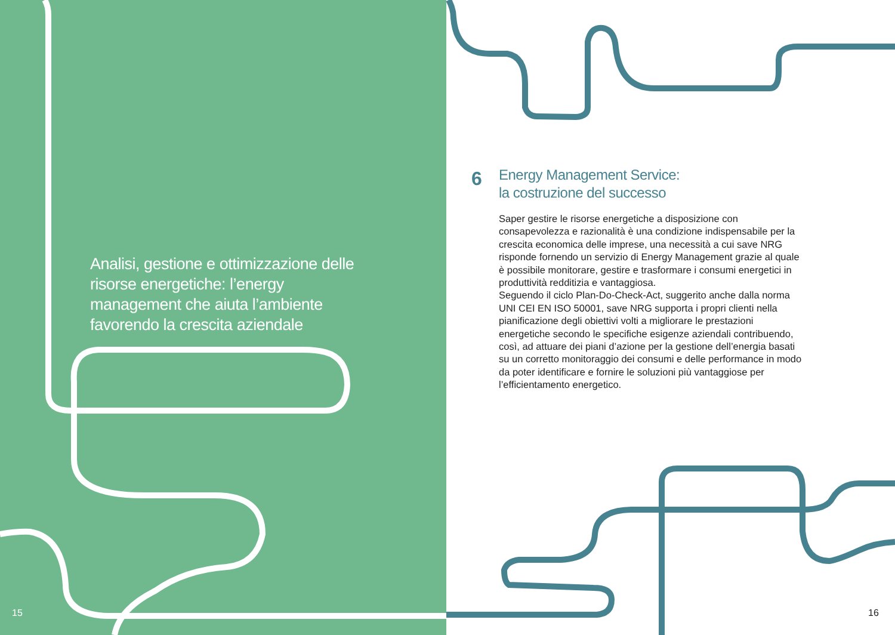Analisi, gestione e ottimizzazione delle risorse energetiche: l’energy management che aiuta l’ambiente favorendo la crescita aziendale
15
6
Energy Management Service:
la costruzione del successo
Saper gestire le risorse energetiche a disposizione con consapevolezza e razionalità è una condizione indispensabile per la crescita economica delle imprese, una necessità a cui save NRG risponde fornendo un servizio di Energy Management grazie al quale è possibile monitorare, gestire e trasformare i consumi energetici in produttività redditizia e vantaggiosa.
Seguendo il ciclo Plan-Do-Check-Act, suggerito anche dalla norma UNI CEI EN ISO 50001, save NRG supporta i propri clienti nella pianificazione degli obiettivi volti a migliorare le prestazioni energetiche secondo le specifiche esigenze aziendali contribuendo, così, ad attuare dei piani d’azione per la gestione dell’energia basati su un corretto monitoraggio dei consumi e delle performance in modo da poter identificare e fornire le soluzioni più vantaggiose per l’efficientamento energetico.
16